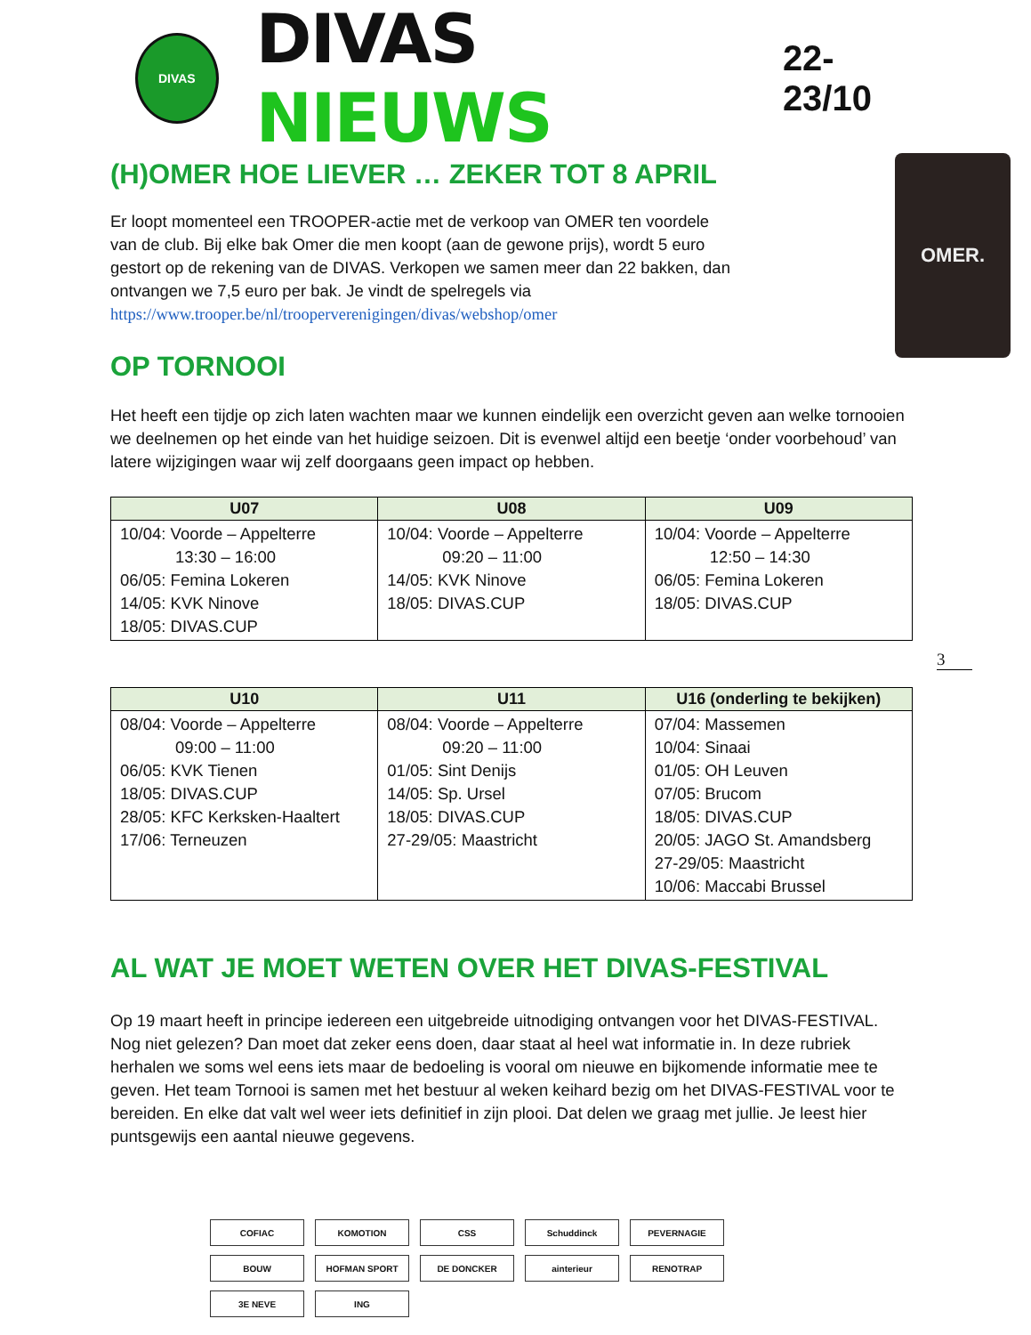DIVAS
DIVAS NIEUWS
22-23/10
OMER.
(H)OMER HOE LIEVER … ZEKER TOT 8 APRIL
Er loopt momenteel een TROOPER-actie met de verkoop van OMER ten voordele van de club. Bij elke bak Omer die men koopt (aan de gewone prijs), wordt 5 euro gestort op de rekening van de DIVAS. Verkopen we samen meer dan 22 bakken, dan ontvangen we 7,5 euro per bak. Je vindt de spelregels via https://www.trooper.be/nl/trooperverenigingen/divas/webshop/omer
OP TORNOOI
Het heeft een tijdje op zich laten wachten maar we kunnen eindelijk een overzicht geven aan welke tornooien we deelnemen op het einde van het huidige seizoen. Dit is evenwel altijd een beetje ‘onder voorbehoud’ van latere wijzigingen waar wij zelf doorgaans geen impact op hebben.
| U07 | U08 | U09 |
| --- | --- | --- |
| 10/04: Voorde – Appelterre 13:30 – 16:00 06/05: Femina Lokeren 14/05: KVK Ninove 18/05: DIVAS.CUP | 10/04: Voorde – Appelterre 09:20 – 11:00 14/05: KVK Ninove 18/05: DIVAS.CUP | 10/04: Voorde – Appelterre 12:50 – 14:30 06/05: Femina Lokeren 18/05: DIVAS.CUP |
3
| U10 | U11 | U16 (onderling te bekijken) |
| --- | --- | --- |
| 08/04: Voorde – Appelterre 09:00 – 11:00 06/05: KVK Tienen 18/05: DIVAS.CUP 28/05: KFC Kerksken-Haaltert 17/06: Terneuzen | 08/04: Voorde – Appelterre 09:20 – 11:00 01/05: Sint Denijs 14/05: Sp. Ursel 18/05: DIVAS.CUP 27-29/05: Maastricht | 07/04: Massemen 10/04: Sinaai 01/05: OH Leuven 07/05: Brucom 18/05: DIVAS.CUP 20/05: JAGO St. Amandsberg 27-29/05: Maastricht 10/06: Maccabi Brussel |
AL WAT JE MOET WETEN OVER HET DIVAS-FESTIVAL
Op 19 maart heeft in principe iedereen een uitgebreide uitnodiging ontvangen voor het DIVAS-FESTIVAL. Nog niet gelezen? Dan moet dat zeker eens doen, daar staat al heel wat informatie in. In deze rubriek herhalen we soms wel eens iets maar de bedoeling is vooral om nieuwe en bijkomende informatie mee te geven. Het team Tornooi is samen met het bestuur al weken keihard bezig om het DIVAS-FESTIVAL voor te bereiden. En elke dat valt wel weer iets definitief in zijn plooi. Dat delen we graag met jullie. Je leest hier puntsgewijs een aantal nieuwe gegevens.
COFIAC
KOMOTION
CSS
Schuddinck
PEVERNAGIE
BOUW
HOFMAN SPORT
DE DONCKER
ainterieur
RENOTRAP
3E NEVE
ING